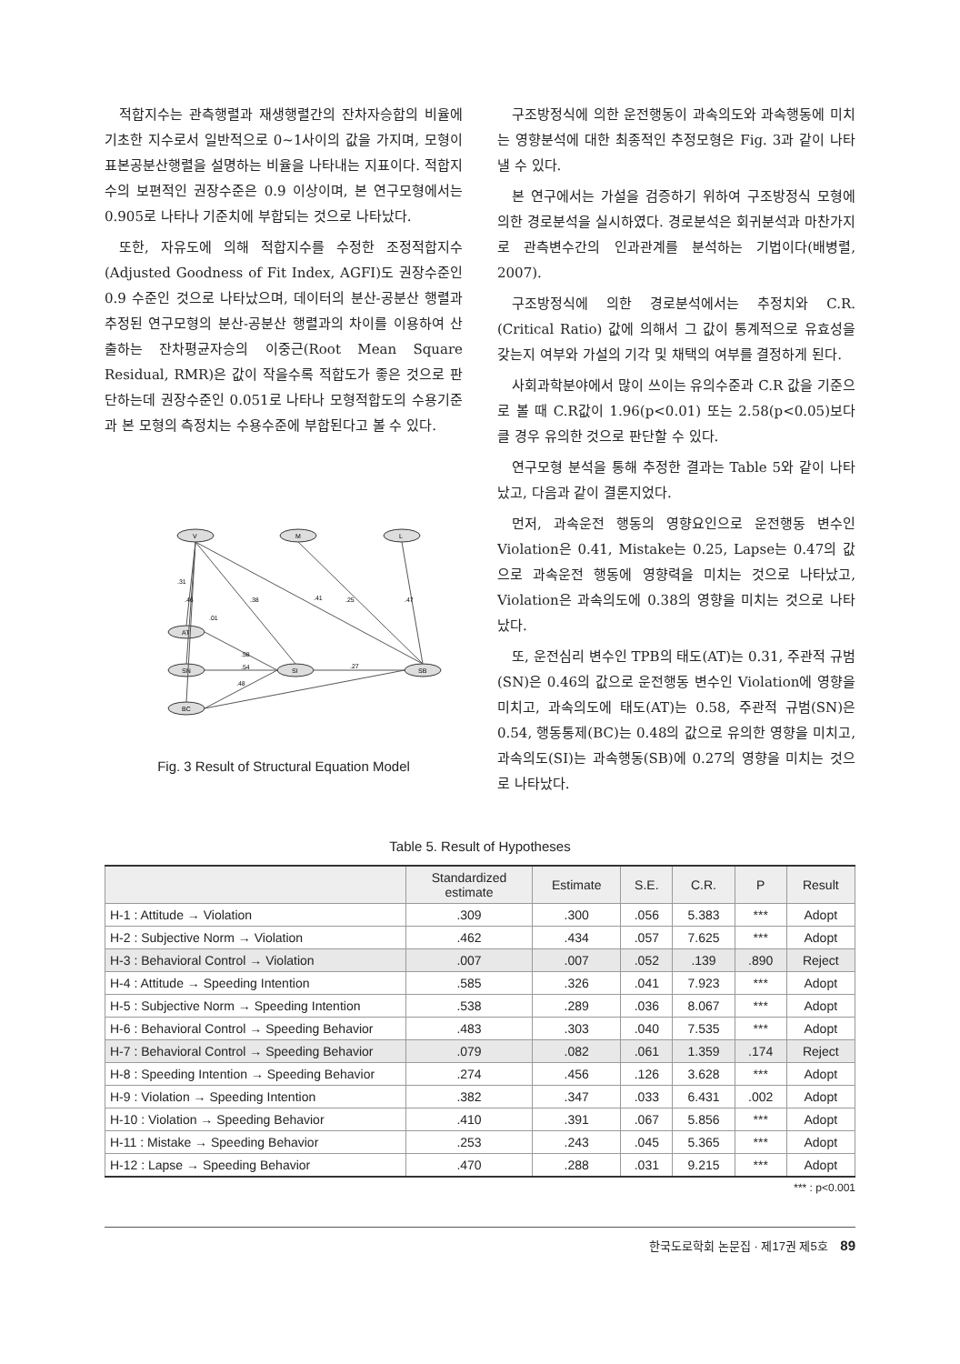적합지수는 관측행렬과 재생행렬간의 잔차자승합의 비율에 기초한 지수로서 일반적으로 0~1사이의 값을 가지며, 모형이 표본공분산행렬을 설명하는 비율을 나타내는 지표이다. 적합지수의 보편적인 권장수준은 0.9 이상이며, 본 연구모형에서는 0.905로 나타나 기준치에 부합되는 것으로 나타났다.
또한, 자유도에 의해 적합지수를 수정한 조정적합지수(Adjusted Goodness of Fit Index, AGFI)도 권장수준인 0.9 수준인 것으로 나타났으며, 데이터의 분산-공분산 행렬과 추정된 연구모형의 분산-공분산 행렬과의 차이를 이용하여 산출하는 잔차평균자승의 이중근(Root Mean Square Residual, RMR)은 값이 작을수록 적합도가 좋은 것으로 판단하는데 권장수준인 0.051로 나타나 모형적합도의 수용기준과 본 모형의 측정치는 수용수준에 부합된다고 볼 수 있다.
V
M
L
AT
SN
BC
SI
SB
.31
.46
.01
.38
.41
.25
.47
.58
.54
.48
.27
Fig. 3 Result of Structural Equation Model
구조방정식에 의한 운전행동이 과속의도와 과속행동에 미치는 영향분석에 대한 최종적인 추정모형은 Fig. 3과 같이 나타낼 수 있다.
본 연구에서는 가설을 검증하기 위하여 구조방정식 모형에 의한 경로분석을 실시하였다. 경로분석은 회귀분석과 마찬가지로 관측변수간의 인과관계를 분석하는 기법이다(배병렬, 2007).
구조방정식에 의한 경로분석에서는 추정치와 C.R.(Critical Ratio) 값에 의해서 그 값이 통계적으로 유효성을 갖는지 여부와 가설의 기각 및 채택의 여부를 결정하게 된다.
사회과학분야에서 많이 쓰이는 유의수준과 C.R 값을 기준으로 볼 때 C.R값이 1.96(p<0.01) 또는 2.58(p<0.05)보다 클 경우 유의한 것으로 판단할 수 있다.
연구모형 분석을 통해 추정한 결과는 Table 5와 같이 나타났고, 다음과 같이 결론지었다.
먼저, 과속운전 행동의 영향요인으로 운전행동 변수인 Violation은 0.41, Mistake는 0.25, Lapse는 0.47의 값으로 과속운전 행동에 영향력을 미치는 것으로 나타났고, Violation은 과속의도에 0.38의 영향을 미치는 것으로 나타났다.
또, 운전심리 변수인 TPB의 태도(AT)는 0.31, 주관적 규범(SN)은 0.46의 값으로 운전행동 변수인 Violation에 영향을 미치고, 과속의도에 태도(AT)는 0.58, 주관적 규범(SN)은 0.54, 행동통제(BC)는 0.48의 값으로 유의한 영향을 미치고, 과속의도(SI)는 과속행동(SB)에 0.27의 영향을 미치는 것으로 나타났다.
Table 5. Result of Hypotheses
| | Standardized estimate | Estimate | S.E. | C.R. | P | Result |
| --- | --- | --- | --- | --- | --- | --- |
| H-1 : Attitude → Violation | .309 | .300 | .056 | 5.383 | *** | Adopt |
| H-2 : Subjective Norm → Violation | .462 | .434 | .057 | 7.625 | *** | Adopt |
| H-3 : Behavioral Control → Violation | .007 | .007 | .052 | .139 | .890 | Reject |
| H-4 : Attitude → Speeding Intention | .585 | .326 | .041 | 7.923 | *** | Adopt |
| H-5 : Subjective Norm → Speeding Intention | .538 | .289 | .036 | 8.067 | *** | Adopt |
| H-6 : Behavioral Control → Speeding Behavior | .483 | .303 | .040 | 7.535 | *** | Adopt |
| H-7 : Behavioral Control → Speeding Behavior | .079 | .082 | .061 | 1.359 | .174 | Reject |
| H-8 : Speeding Intention → Speeding Behavior | .274 | .456 | .126 | 3.628 | *** | Adopt |
| H-9 : Violation → Speeding Intention | .382 | .347 | .033 | 6.431 | .002 | Adopt |
| H-10 : Violation → Speeding Behavior | .410 | .391 | .067 | 5.856 | *** | Adopt |
| H-11 : Mistake → Speeding Behavior | .253 | .243 | .045 | 5.365 | *** | Adopt |
| H-12 : Lapse → Speeding Behavior | .470 | .288 | .031 | 9.215 | *** | Adopt |
*** : p<0.001
한국도로학회 논문집 · 제17권 제5호 89